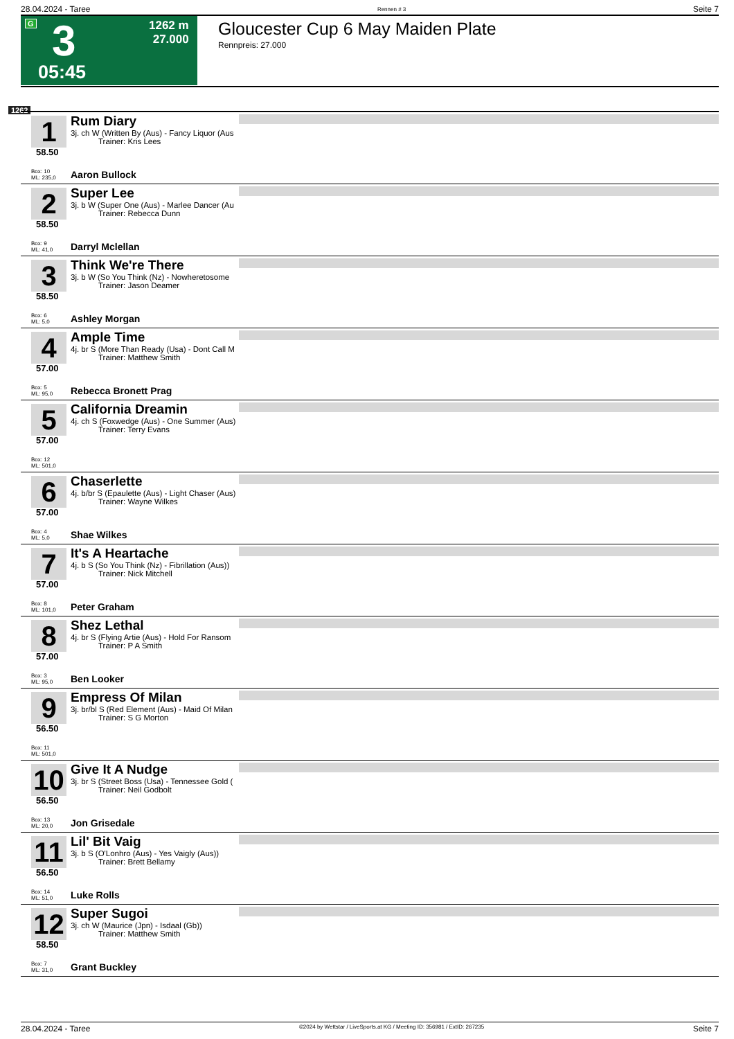28.04.2024 - Taree Rennen # 3 Seite 7
G 3 1262 m
27.000
05:45
Gloucester Cup 6 May Maiden Plate
Rennpreis: 27.000
1262
1
58.50
Box: 10
ML: 235,0
Rum Diary
3j. ch W (Written By (Aus) - Fancy Liquor (Aus
Trainer: Kris Lees
Aaron Bullock
2
58.50
Box: 9
ML: 41,0
Super Lee
3j. b W (Super One (Aus) - Marlee Dancer (Au
Trainer: Rebecca Dunn
Darryl Mclellan
3
58.50
Box: 6
ML: 5,0
Think We're There
3j. b W (So You Think (Nz) - Nowheretosome
Trainer: Jason Deamer
Ashley Morgan
4
57.00
Box: 5
ML: 95,0
Ample Time
4j. br S (More Than Ready (Usa) - Dont Call M
Trainer: Matthew Smith
Rebecca Bronett Prag
5
57.00
Box: 12
ML: 501,0
California Dreamin
4j. ch S (Foxwedge (Aus) - One Summer (Aus)
Trainer: Terry Evans
6
57.00
Box: 4
ML: 5,0
Chaserlette
4j. b/br S (Epaulette (Aus) - Light Chaser (Aus)
Trainer: Wayne Wilkes
Shae Wilkes
7
57.00
Box: 8
ML: 101,0
It's A Heartache
4j. b S (So You Think (Nz) - Fibrillation (Aus))
Trainer: Nick Mitchell
Peter Graham
8
57.00
Box: 3
ML: 95,0
Shez Lethal
4j. br S (Flying Artie (Aus) - Hold For Ransom
Trainer: P A Smith
Ben Looker
9
56.50
Box: 11
ML: 501,0
Empress Of Milan
3j. br/bl S (Red Element (Aus) - Maid Of Milan
Trainer: S G Morton
10
56.50
Box: 13
ML: 20,0
Give It A Nudge
3j. br S (Street Boss (Usa) - Tennessee Gold (
Trainer: Neil Godbolt
Jon Grisedale
11
56.50
Box: 14
ML: 51,0
Lil' Bit Vaig
3j. b S (O'Lonhro (Aus) - Yes Vaigly (Aus))
Trainer: Brett Bellamy
Luke Rolls
12
58.50
Box: 7
ML: 31,0
Super Sugoi
3j. ch W (Maurice (Jpn) - Isdaal (Gb))
Trainer: Matthew Smith
Grant Buckley
28.04.2024 - Taree ©2024 by Wettstar / LiveSports.at KG / Meeting ID: 356981 / ExtID: 267235 Seite 7